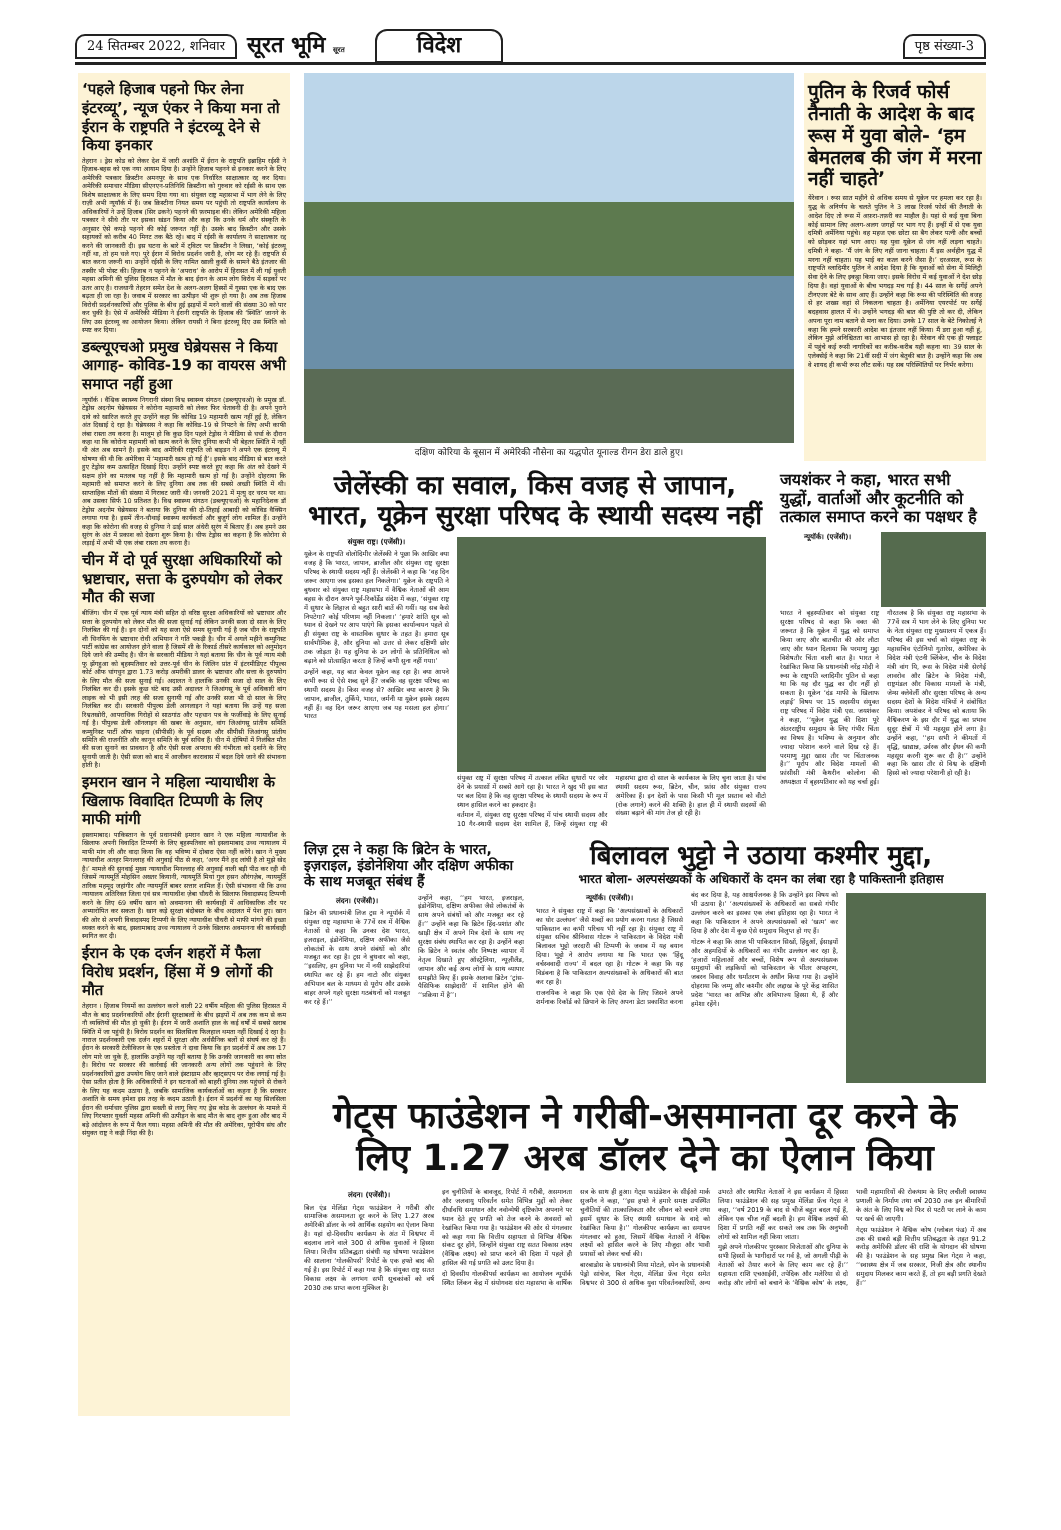24 सितम्बर 2022, शनिवार सूरत भूमि सूरत विदेश पृष्ठ संख्या-3
‘पहले हिजाब पहनो फिर लेना इंटरव्यू’, न्यूज एंकर ने किया मना तो ईरान के राष्ट्रपति ने इंटरव्यू देने से किया इनकार
तेहरान । ड्रेस कोड को लेकर देश में जारी अशांति में ईरान के राष्ट्रपति इब्राहिम रईसी ने हिजाब-बहस को एक नया आयाम दिया है। उन्होंने हिजाब पहनने से इनकार करने के लिए अमेरिकी पत्रकार क्रिस्टीन अमनपुर के साथ एक निर्धारित साक्षात्कार रद्द कर दिया। अमेरिकी समाचार मीडिया सीएनएन-प्रतिनिधि क्रिस्टीना को गुरुवार को रईसी के साथ एक विशेष साक्षात्कार के लिए समय दिया गया था। संयुक्त राष्ट्र महासभा में भाग लेने के लिए राज़ी अभी न्यूयॉर्क में हैं। जब क्रिस्टीना नियत समय पर पहुंची तो राष्ट्रपति कार्यालय के अधिकारियों ने उन्हें हिजाब (सिर ढकने) पहनने की फ़रमाइश की। लेकिन अमेरिकी महिला पत्रकार ने सीधे तौर पर इसका खंडन किया और कहा कि उनके धर्म और संस्कृति के अनुसार ऐसे कपड़े पहनने की कोई जरूरत नहीं है। उसके बाद क्रिस्टीन और उसके सहायकों को करीब 40 मिनट तक बैठे रहे। बाद में रईसी के कार्यालय ने साक्षात्कार रद्द करने की जानकारी दी। इस घटना के बारे में ट्विटर पर क्रिस्टीन ने लिखा, ‘कोई इंटरव्यू नहीं था, तो हम चले गए। पूरे ईरान में विरोध प्रदर्शन जारी है, लोग मर रहे हैं। राष्ट्रपति से बात करना जरूरी था। उन्होंने रईसी के लिए नामित खाली कुर्सी के सामने बैठे इंतजार की तस्वीर भी पोस्ट की। हिजाब न पहनने के ‘अपराध’ के आरोप में हिरासत में ली गई युवती महसा अमिनी की पुलिस हिरासत में मौत के बाद ईरान के आम लोग विरोध में सड़कों पर उतर आए है। राजधानी तेहरान समेत देश के अलग-अलग हिस्सों में गुस्सा एक के बाद एक बढ़ता ही जा रहा है। जवाब में सरकार का उत्पीड़न भी शुरू हो गया है। अब तक हिजाब विरोधी प्रदर्शनकारियों और पुलिस के बीच हुई झड़पों में मरने वालों की संख्या 30 को पार कर चुकी है। ऐसे में अमेरिकी मीडिया ने ईरानी राष्ट्रपति के हिजाब की ‘स्थिति’ जानने के लिए उस इंटरव्यू का आयोजन किया। लेकिन रायसी ने बिना इंटरव्यू दिए उस स्थिति को स्पष्ट कर दिया।
डब्ल्यूएचओ प्रमुख घेब्रेयसस ने किया आगाह- कोविड-19 का वायरस अभी समाप्त नहीं हुआ
न्यूयॉर्क । वैश्विक स्वास्थ्य निगरानी संस्था विश्व स्वास्थ्य संगठन (डब्ल्यूएचओ) के प्रमुख डॉ. टेड्रोस अदनोम घेब्रेयसस ने कोरोना महामारी को लेकर फिर चेतावनी दी है। अपने पुराने दावे को खारिज करते हुए उन्होंने कहा कि कोविड 19 महामारी खत्म नहीं हुई है, लेकिन अंत दिखाई दे रहा है। घेब्रेयसस ने कहा कि कोविड-19 से निपटने के लिए अभी काफी लंबा रास्ता तय करना है। मालूम हो कि कुछ दिन पहले टेड्रोस ने मीडिया से चर्चा के दौरान कहा था कि कोरोना महामारी को खत्म करने के लिए दुनिया कभी भी बेहतर स्थिति में नहीं थी अंत अब सामने है। इसके बाद अमेरिकी राष्ट्रपति जो बाइडन ने अपने एक इंटरव्यू में घोषणा की थी कि अमेरिका में ‘महामारी खत्म हो गई है’। इसके बाद मीडिया से बात करते हुए टेड्रोस कम उत्साहित दिखाई दिए। उन्होंने स्पष्ट करते हुए कहा कि अंत को देखने में सक्षम होने का मतलब यह नहीं है कि महामारी खत्म हो गई है। उन्होंने दोहराया कि महामारी को समाप्त करने के लिए दुनिया अब तक की सबसे अच्छी स्थिति में थी। साप्ताहिक मौतों की संख्या में गिरावट जारी थी। जनवरी 2021 में मृत्यु दर चरम पर था। अब उसका सिर्फ 10 प्रतिशत है। विश्व स्वास्थ्य संगठन (डब्ल्यूएचओ) के महानिदेशक डॉ टेड्रोस अदनोम घेब्रेयसस ने बताया कि दुनिया की दो-तिहाई आबादी को कोविड वैक्सिन लगाया गया है। इसमें तीन-चौथाई स्वास्थ्य कार्यकर्ता और बुजुर्ग लोग शामिल हैं। उन्होंने कहा कि कोरोना की वजह से दुनिया ने ढाई साल अंधेरी सुरंग में बिताए हैं। अब हमने उस सुरंग के अंत में प्रकाश को देखना शुरू किया है। चीफ टेड्रोस का कहना है कि कोरोना से लड़ाई में अभी भी एक लंबा रास्ता तय करना है।
चीन में दो पूर्व सुरक्षा अधिकारियों को भ्रष्टाचार, सत्ता के दुरुपयोग को लेकर मौत की सजा
बीजिंग। चीन में एक पूर्व न्याय मंत्री सहित दो वरिष्ठ सुरक्षा अधिकारियों को भ्रष्टाचार और सत्ता के दुरुपयोग को लेकर मौत की सजा सुनाई गई लेकिन उनकी सजा दो साल के लिए निलंबित की गई है। इन दोनों को यह सजा ऐसे समय सुनायी गई है जब चीन के राष्ट्रपति शी चिनफिंग के भ्रष्टाचार रोधी अभियान ने गति पकड़ी है। चीन में अगले महीने कम्युनिस्ट पार्टी कांग्रेस का आयोजन होने वाला है जिसमें शी के रिकार्ड तीसरे कार्यकाल को अनुमोदन दिये जाने की उम्मीद है। चीन के सरकारी मीडिया ने यहां बताया कि चीन के पूर्व न्याय मंत्री फू झेंगहुआ को बृहस्पतिवार को उत्तर-पूर्व चीन के जिलिन प्रांत में इंटरमीडिएट पीपुल्स कोर्ट ऑफ चांगचुन द्वारा 1.73 करोड़ अमरीकी डालर के भ्रष्टाचार और सत्ता के दुरुपयोग के लिए मौत की सजा सुनाई गई। अदालत ने हालांकि उनकी सजा दो साल के लिए निलंबित कर दी। इसके कुछ घंटे बाद उसी अदालत ने जिआंगसू के पूर्व अधिकारी वांग लाइक को भी इसी तरह की सजा सुनायी गई और उनकी सजा भी दो साल के लिए निलंबित कर दी। सरकारी पीपुल्स डेली आनलाइन ने यहां बताया कि उन्हें यह सजा रिश्वतखोरी, आपराधिक गिरोहों से साठगांठ और पहचान पत्र के फर्जीवाड़े के लिए सुनाई गई है। पीपुल्स डेली ऑनलाइन की खबर के अनुसार, वांग जिआंगसू प्रांतीय समिति कम्युनिस्ट पार्टी ऑफ चाइना (सीपीसी) के पूर्व सदस्य और सीपीसी जिआंगसू प्रांतीय समिति की राजनीति और कानून समिति के पूर्व सचिव हैं। चीन में दोषियों में निलंबित मौत की सजा सुनाने का प्रावधान है और ऐसी सजा अपराध की गंभीरता को दर्शाने के लिए सुनायी जाती है। ऐसी सजा को बाद में आजीवन कारावास में बदल दिये जाने की संभावना होती है।
इमरान खान ने महिला न्यायाधीश के खिलाफ विवादित टिप्पणी के लिए माफी मांगी
इस्लामाबाद। पाकिस्तान के पूर्व प्रधानमंत्री इमरान खान ने एक महिला न्यायाधीश के खिलाफ अपनी विवादित टिप्पणी के लिए बृहस्पतिवार को इस्लामाबाद उच्च न्यायालय में माफी मांग ली और वादा किया कि वह भविष्य में दोबारा ऐसा नहीं करेंगे। खान ने मुख्य न्यायाधीश अतहर मिनल्लाह की अगुवाई पीठ से कहा, ‘अगर मैंने हद लांघी है तो मुझे खेद है।’ मामले की सुनवाई मुख्य न्यायाधीश मिनल्लाह की अगुवाई वाली बड़ी पीठ कर रही थी जिसमें न्यायमूर्ति मोहसिन अख्तर कियानी, न्यायमूर्ति मियां गुल हसन औरंगज़ेब, न्यायमूर्ति तारिक महमूद जहांगीर और न्यायमूर्ति बाबर सत्तार शामिल हैं। ऐसी संभावना थी कि उच्च न्यायालय अतिरिक्त जिला एवं सत्र न्यायाधीश ज़ेबा चौधरी के खिलाफ विवादास्पद टिप्पणी करने के लिए 69 वर्षीय खान को अवमानना की कार्यवाही में आधिकारिक तौर पर अभ्यारोपित कर सकता है। खान कड़े सुरक्षा बंदोबस्त के बीच अदालत में पेश हुए। खान की ओर से अपनी विवादास्पद टिप्पणी के लिए न्यायाधीश चौधरी से माफी मांगने की इच्छा व्यक्त करने के बाद, इस्लामाबाद उच्च न्यायालय ने उनके खिलाफ अवमानना की कार्यवाही स्थगित कर दी।
ईरान के एक दर्जन शहरों में फैला विरोध प्रदर्शन, हिंसा में 9 लोगों की मौत
तेहरान । हिजाब नियमों का उल्लंघन करने वाली 22 वर्षीय महिला की पुलिस हिरासत में मौत के बाद प्रदर्शनकारियों और ईरानी सुरक्षाबलों के बीच झड़पों में अब तक कम से कम नौ व्यक्तियों की मौत हो चुकी है। ईरान में जारी अशांति हाल के कई वर्षों में सबसे खराब स्थिति में जा पहुंची है। विरोध प्रदर्शन का सिलसिला फिलहाल थमता नहीं दिखाई दे रहा है। नाराज प्रदर्शनकारी एक दर्जन शहरों में सुरक्षा और अर्धसैनिक बलों से संघर्ष कर रहे हैं। ईरान के सरकारी टेलीविजन के एक प्रस्तोता ने दावा किया कि इन प्रदर्शनों में अब तक 17 लोग मारे जा चुके हैं, हालांकि उन्होंने यह नहीं बताया है कि उनकी जानकारी का क्या स्रोत है। विरोध पर सरकार की कार्रवाई की जानकारी अन्य लोगों तक पहुंचाने के लिए प्रदर्शनकारियों द्वारा उपयोग किए जाने वाले इंस्टाग्राम और व्हाट्सएप पर रोक लगाई गई है। ऐसा प्रतीत होता है कि अधिकारियों ने इन घटनाओं को बाहरी दुनिया तक पहुंचने से रोकने के लिए यह कदम उठाया है, जबकि सामाजिक कार्यकर्ताओं का कहना है कि सरकार अशांति के समय हमेशा इस तरह के कदम उठाती है। ईरान में प्रदर्शनों का यह सिलसिला ईरान की धर्माचार पुलिस द्वारा सख्ती से लागू किए गए ड्रेस कोड के उल्लंघन के मामले में लिए गिरफ्तार युवती महसा अमिनी की उत्पीड़न के बाद मौत के बाद शुरू हुआ और बाद में बड़े आंदोलन के रूप में फैल गया। महसा अमिनी की मौत की अमेरिका, यूरोपीय संघ और संयुक्त राष्ट्र ने कड़ी निंदा की है।
दक्षिण कोरिया के बूसान में अमेरिकी नौसेना का यद्धपोत यूनाल्ड रीगन डेरा डाले हुए।
पुतिन के रिजर्व फोर्स तैनाती के आदेश के बाद रूस में युवा बोले- ‘हम बेमतलब की जंग में मरना नहीं चाहते’
येरेवान । रूस सात महीने से अधिक समय से यूक्रेन पर हमला कर रहा है। युद्ध के अनिर्णय के चलते पुतिन ने 3 लाख रिजर्व फोर्स की तैनाती के आदेश दिए तो रूस में अफ़रा-तफ़री का माहौल है। यहां से कई युवा बिना कोई सामान लिए अलग-अलग जगहों पर भाग गए हैं। इन्हीं में से एक युवा दमित्री अर्मेनिया पहुंचे। वह महज एक छोटा सा बैग लेकर पत्नी और बच्चों को छोड़कर यहां भाग आए। यह युवा यूक्रेन से जंग नहीं लड़ना चाहते। दमित्री ने कहा- ‘मैं जंग के लिए नहीं जाना चाहता। मैं इस अर्थहीन युद्ध में मरना नहीं चाहता। यह भाई का कत्ल करने जैसा है।’ दरअसल, रूस के राष्ट्रपति व्लादिमीर पुतिन ने आदेश दिया है कि युवाओं को सेना में मिलिट्री सेवा देने के लिए इकट्ठा किया जाए। इसके विरोध में कई युवाओं ने देश छोड़ दिया है। वहां युवाओं के बीच भगदड़ मच गई है। 44 साल के सर्गेई अपने टीनएजर बेटे के साथ आए हैं। उन्होंने कहा कि रूस की परिस्थिति की वजह से हर शख्स वहां से निकलना चाहता है। अर्मेनिया एयरपोर्ट पर सर्गेई बदहवास हालत में थे। उन्होंने भगदड़ की बात की पुष्टि तो कर दी, लेकिन अपना पूरा नाम बताने से मना कर दिया। उनके 17 साल के बेटे निकोलई ने कहा कि हमने सरकारी आदेश का इंतजार नहीं किया। मैं डरा हुआ नहीं हूं, लेकिन मुझे अनिश्चितता का आभास हो रहा है। येरेवान की एक ही फ्लाइट में पहुंचे कई रूसी नागरिकों का करीब-करीब यही कहना था। 39 साल के एलेक्सेई ने कहा कि 21वीं सदी में जंग बेतुकी बात है। उन्होंने कहा कि अब वे शायद ही कभी रूस लौट सकें। यह सब परिस्थितियों पर निर्भर करेगा।
जेलेंस्की का सवाल, किस वजह से जापान, भारत, यूक्रेन सुरक्षा परिषद के स्थायी सदस्य नहीं
संयुक्त राष्ट्र। (एजेंसी)।
यूक्रेन के राष्ट्रपति वोलोदिमीर जेलेंस्की ने पूछा कि आखिर क्या वजह है कि भारत, जापान, ब्राजील और संयुक्त राष्ट्र सुरक्षा परिषद के स्थायी सदस्य नहीं हैं। जेलेंस्की ने कहा कि ‘वह दिन जरूर आएगा जब इसका हल निकलेगा।’ यूक्रेन के राष्ट्रपति ने बुधवार को संयुक्त राष्ट्र महासभा में वैश्विक नेताओं की आम बहस के दौरान अपने पूर्व-रिकॉर्डेड संदेश में कहा, ‘संयुक्त राष्ट्र में सुधार के लिहाज से बहुत सारी बातें की गयीं। यह सब कैसे निपटेगा? कोई परिणाम नहीं निकला।’ ‘हमारे शांति सूत्र को ध्यान से देखने पर आप पाएंगे कि इसका कार्यान्वयन पहले से ही संयुक्त राष्ट्र के वास्तविक सुधार के तहत है। हमारा सूत्र सार्वभौमिक है, और दुनिया को उत्तर से लेकर दक्षिणी छोर तक जोड़ता है। यह दुनिया के उन लोगों के प्रतिनिधित्व को बढ़ाने को प्रोत्साहित करता है जिन्हें कभी सुना नहीं गया।’
उन्होंने कहा, यह बात केवल यूक्रेन कह रहा है। क्या आपने कभी रूस से ऐसे शब्द सुने हैं? जबकि वह सुरक्षा परिषद का स्थायी सदस्य है। किस वजह से? आखिर क्या कारण है कि जापान, ब्राजील, तुर्किये, भारत, जर्मनी या यूक्रेन इसके सदस्य नहीं हैं। वह दिन जरूर आएगा जब यह मसला हल होगा।’ भारत
संयुक्त राष्ट्र में सुरक्षा परिषद में तत्काल लंबित सुधारों पर जोर देने के प्रयासों में सबसे आगे रहा है। भारत ने खुद भी इस बात पर बल दिया है कि वह सुरक्षा परिषद के स्थायी सदस्य के रूप में स्थान हासिल करने का हकदार है।
वर्तमान में, संयुक्त राष्ट्र सुरक्षा परिषद में पांच स्थायी सदस्य और 10 गैर-स्थायी सदस्य देश शामिल हैं, जिन्हें संयुक्त राष्ट्र की महासभा द्वारा दो साल के कार्यकाल के लिए चुना जाता है। पांच स्थायी सदस्य रूस, ब्रिटेन, चीन, फ्रांस और संयुक्त राज्य अमेरिका हैं। इन देशों के पास किसी भी मूल प्रस्ताव को वीटो (रोक लगाने) करने की शक्ति है। हाल ही में स्थायी सदस्यों की संख्या बढ़ाने की मांग तेज हो रही है।
जयशंकर ने कहा, भारत सभी युद्धों, वार्ताओं और कूटनीति को तत्काल समाप्त करने का पक्षधर है
न्यूयॉर्क। (एजेंसी)।
भारत ने बृहस्पतिवार को संयुक्त राष्ट्र सुरक्षा परिषद से कहा कि वक्त की जरूरत है कि यूक्रेन में युद्ध को समाप्त किया जाए और बातचीत की ओर लौटा जाए और ध्यान दिलाया कि परमाणु मुद्दा विशेषतौर चिंता वाली बात है। भारत ने रेखांकित किया कि प्रधानमंत्री नरेंद्र मोदी ने रूस के राष्ट्रपति व्लादिमीर पुतिन से कहा था कि यह दौर युद्ध का दौर नहीं हो सकता है। यूक्रेन ‘दंड माफी के खिलाफ लड़ाई’ विषय पर 15 सदस्यीय संयुक्त राष्ट्र परिषद में विदेश मंत्री एस. जयशंकर ने कहा, ‘‘यूक्रेन युद्ध की दिशा पूरे अंतरराष्ट्रीय समुदाय के लिए गंभीर चिंता का विषय है। भविष्य के अनुमान और ज्यादा परेशान करने वाले दिख रहे हैं। परमाणु मुद्दा खास तौर पर चिंताजनक है।’’ यूरोप और विदेश मामलों की फ्रांसीसी मंत्री कैथरीन कोलोना की अध्यक्षता में बृहस्पतिवार को यह चर्चा हुई। गौरतलब है कि संयुक्त राष्ट्र महासभा के 77वें सत्र में भाग लेने के लिए दुनिया भर के नेता संयुक्त राष्ट्र मुख्यालय में एकत्र हैं। परिषद की इस चर्चा को संयुक्त राष्ट्र के महासचिव एंटोनियो गुतारेस, अमेरिका के विदेश मंत्री एंटनी ब्लिंकेन, चीन के विदेश मंत्री वांग यि, रूस के विदेश मंत्री सेरगेई लावरोव और ब्रिटेन के विदेश मंत्री, राष्ट्रमंडल और विकास मामलों के मंत्री, जेम्स क्लेवेर्ली और सुरक्षा परिषद के अन्य सदस्य देशों के विदेश मंत्रियों ने संबोधित किया। जयशंकर ने परिषद को बताया कि वैश्विकरण के इस दौर में युद्ध का प्रभाव सुदूर क्षेत्रों में भी महसूस होने लगा है। उन्होंने कहा, ‘‘हम सभी ने कीमतों में वृद्धि, खाद्यान्न, उर्वरक और ईंधन की कमी महसूस करनी शुरू कर दी है।’’ उन्होंने कहा कि खास तौर से विश्व के दक्षिणी हिस्से को ज्यादा परेशानी हो रही है।
लिज़ ट्रस ने कहा कि ब्रिटेन के भारत, इज़राइल, इंडोनेशिया और दक्षिण अफीका के साथ मजबूत संबंध हैं
लंदन। (एजेंसी)।
ब्रिटेन की प्रधानमंत्री लिज ट्रस ने न्यूयॉर्क में संयुक्त राष्ट्र महासभा के 77वें सत्र में वैश्विक नेताओं से कहा कि उनका देश भारत, इजराइल, इंडोनेशिया, दक्षिण अफीका जैसे लोकतंत्रों के साथ अपने संबंधों को और मजबूत कर रहा है। ट्रस ने बुधवार को कहा, ‘‘इसलिए, हम दुनिया भर में नयी साझेदारियां स्थापित कर रहे हैं। हम नाटो और संयुक्त अभियान बल के माध्यम से यूरोप और उसके बाहर अपने गहरे सुरक्षा गठबंधनों को मजबूत कर रहे हैं।’’
उन्होंने कहा, ‘‘हम भारत, इजराइल, इंडोनेशिया, दक्षिण अफीका जैसे लोकतंत्रों के साथ अपने संबंधों को और मजबूत कर रहे हैं।’’ उन्होंने कहा कि ब्रिटेन हिंद-प्रशांत और खाड़ी क्षेत्र में अपने मित्र देशों के साथ नए सुरक्षा संबंध स्थापित कर रहा है। उन्होंने कहा कि ब्रिटेन ने स्वतंत्र और निष्पक्ष व्यापार में नेतृत्व दिखाते हुए ऑस्ट्रेलिया, न्यूज़ीलैंड, जापान और कई अन्य लोगों के साथ व्यापार समझौते किए हैं। इसके अलावा ब्रिटेन ‘ट्रांस-पैसिफिक साझेदारी’ में शामिल होने की ‘‘प्रक्रिया में है’’।
बिलावल भुट्टो ने उठाया कश्मीर मुद्दा,
भारत बोला- अल्पसंख्यकों के अधिकारों के दमन का लंबा रहा है पाकिस्तानी इतिहास
न्यूयॉर्क। (एजेंसी)।
भारत ने संयुक्त राष्ट्र में कहा कि ‘अल्पसंख्यकों के अधिकारों का घोर उल्लंघन’ जैसे शब्दों का प्रयोग करना गलत है जिससे पाकिस्तान का कभी परिचय भी नहीं रहा है। संयुक्त राष्ट्र में संयुक्त सचिव श्रीनिवास गोटरू ने पाकिस्तान के विदेश मंत्री बिलावल भुट्टो जरदारी की टिप्पणी के जवाब में यह बयान दिया। भुट्टो ने आरोप लगाया था कि भारत एक ‘हिंदू वर्चस्ववादी राज्य’ में बदल रहा है। गोटरू ने कहा कि यह विडंबना है कि पाकिस्तान अल्पसंख्यकों के अधिकारों की बात कर रहा है।
राजनयिक ने कहा कि एक ऐसे देश के लिए जिसने अपने शर्मनाक रिकॉर्ड को छिपाने के लिए अपना डेटा प्रकाशित करना बंद कर दिया है, यह आश्चर्यजनक है कि उन्होंने इस विषय को भी उठाया है।’ ‘अल्पसंख्यकों के अधिकारों का सबसे गंभीर उल्लंघन करने का इसका एक लंबा इतिहास रहा है। भारत ने कहा कि पाकिस्तान ने अपने अल्पसंख्यकों को ‘खत्म’ कर दिया है और देश में कुछ ऐसे समुदाय विलुप्त हो गए हैं।
गोटरू ने कहा कि आज भी पाकिस्तान सिखों, हिंदुओं, ईसाइयों और अहमदियों के अधिकारों का गंभीर उल्लंघन कर रहा है, ‘हजारों महिलाओं और बच्चों, विशेष रूप से अल्पसंख्यक समुदायों की लड़कियों को पाकिस्तान के भीतर अपहरण, जबरन विवाह और धर्मांतरण के अधीन किया गया है। उन्होंने दोहराया कि जम्मू और कश्मीर और लद्दाख के पूरे केंद्र शासित प्रदेश ‘भारत का अभिन्न और अविभाज्य हिस्सा थे, हैं और हमेशा रहेंगे।
गेट्स फाउंडेशन ने गरीबी-असमानता दूर करने के लिए 1.27 अरब डॉलर देने का ऐलान किया
लंदन। (एजेंसी)।
बिल एंड मेलिंडा गेट्स फाउंडेशन ने गरीबी और सामाजिक असमानता दूर करने के लिए 1.27 अरब अमेरिकी डॉलर के नये आर्थिक सहयोग का ऐलान किया है। यहां दो-दिवसीय कार्यक्रम के अंत में विश्वभर में बदलाव लाने वाले 300 से अधिक युवाओं ने हिस्सा लिया। वित्तीय प्रतिबद्धता संबंधी यह घोषणा फाउंडेशन की सालाना ‘गोलकीपर्स’ रिपोर्ट के एक हफ्ते बाद की गई है। इस रिपोर्ट में कहा गया है कि संयुक्त राष्ट्र सतत विकास लक्ष्य के लगभग सभी सूचकांकों को वर्ष 2030 तक प्राप्त करना मुश्किल है।
इन चुनौतियों के बावजूद, रिपोर्ट में गरीबी, असमानता और जलवायु परिवर्तन समेत विभिन्न मुद्दों को लेकर दीर्घावधि समाधान और नवोन्मेषी दृष्टिकोण अपनाने पर ध्यान देते हुए प्रगति को तेज करने के अवसरों को रेखांकित किया गया है। फाउंडेशन की ओर से मंगलवार को कहा गया कि वित्तीय सहायता से विभिन्न वैश्विक संकट दूर होंगे, जिन्होंने संयुक्त राष्ट्र सतत विकास लक्ष्य (वैश्विक लक्ष्य) को प्राप्त करने की दिशा में पहले ही हासिल की गई प्रगति को उलट दिया है।
दो दिवसीय गोलकीपर्स कार्यक्रम का आयोजन न्यूयॉर्क स्थित लिंकन केंद्र में संयोगवश संरा महासभा के वार्षिक सत्र के साथ ही हुआ। गेट्स फाउंडेशन के सीईओ मार्क सुजमैन ने कहा, ‘‘इस हफ्ते ने हमारे समक्ष उपस्थित चुनौतियों की तात्कालिकता और जीवन को बचाने तथा इसमें सुधार के लिए स्थायी समाधान के वादे को रेखांकित किया है।’’ गोलकीपर कार्यक्रम का समापन मंगलवार को हुआ, जिसमें वैश्विक नेताओं ने वैश्विक लक्ष्यों को हासिल करने के लिए मौजूदा और भावी प्रयासों को लेकर चर्चा की।
बारबाडोस के प्रधानमंत्री मिया मोटले, स्पेन के प्रधानमंत्री पेड्रो सांचेज, बिल गेट्स, मेलिंडा फ्रेंच गेट्स समेत विश्वभर से 300 से अधिक युवा परिवर्तनकारियों, अन्य उभरते और स्थापित नेताओं ने इस कार्यक्रम में हिस्सा लिया। फाउंडेशन की सह प्रमुख मेलिंडा फ्रेंच गेट्स ने कहा, ‘‘वर्ष 2019 के बाद से चीजें बहुत बदल गई हैं, लेकिन एक चीज नहीं बदली है। हम वैश्विक लक्ष्यों की दिशा में प्रगति नहीं कर सकते जब तक कि अनुभवी लोगों को शामिल नहीं किया जाता।
मुझे अपने गोलकीपर पुरस्कार विजेताओं और दुनिया के सभी हिस्सों के भागीदारों पर गर्व है, जो अगली पीढ़ी के नेताओं को तैयार करने के लिए काम कर रहे हैं।’’ सहायता राशि एचआईवी, तपेदिक और मलेरिया से दो करोड़ और लोगों को बचाने के ‘वैश्विक कोष’ के लक्ष्य, भावी महामारियों की रोकथाम के लिए लचीली स्वास्थ्य प्रणाली के निर्माण तथा वर्ष 2030 तक इन बीमारियों के अंत के लिए विश्व को फिर से पटरी पर लाने के काम पर खर्च की जाएगी।
गेट्स फाउंडेशन ने वैश्विक कोष (ग्लोबल फंड) में अब तक की सबसे बड़ी वित्तीय प्रतिबद्धता के तहत 91.2 करोड़ अमेरिकी डॉलर की राशि के योगदान की घोषणा की है। फाउंडेशन के सह प्रमुख बिल गेट्स ने कहा, ‘‘स्वास्थ्य क्षेत्र में जब सरकार, निजी क्षेत्र और स्थानीय समुदाय मिलकर काम करते हैं, तो हम बड़ी प्रगति देखते हैं।’’